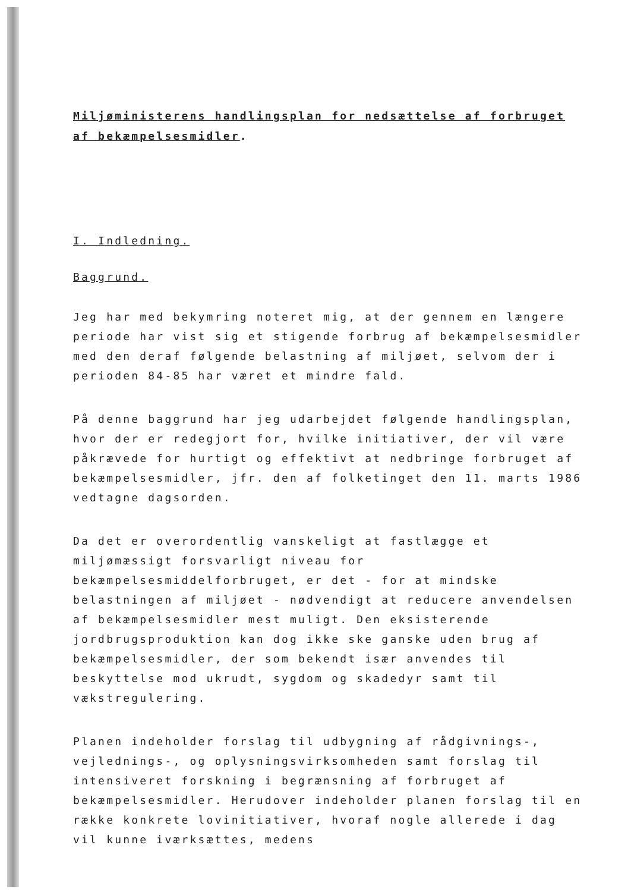Miljøministerens handlingsplan for nedsættelse af forbruget af bekæmpelsesmidler.
I. Indledning.
Baggrund.
Jeg har med bekymring noteret mig, at der gennem en længere periode har vist sig et stigende forbrug af bekæmpelsesmidler med den deraf følgende belastning af miljøet, selvom der i perioden 84-85 har været et mindre fald.
På denne baggrund har jeg udarbejdet følgende handlingsplan, hvor der er redegjort for, hvilke initiativer, der vil være påkrævede for hurtigt og effektivt at nedbringe forbruget af bekæmpelsesmidler, jfr. den af folketinget den 11. marts 1986 vedtagne dagsorden.
Da det er overordentlig vanskeligt at fastlægge et miljømæssigt forsvarligt niveau for bekæmpelsesmiddelforbruget, er det - for at mindske belastningen af miljøet - nødvendigt at reducere anvendelsen af bekæmpelsesmidler mest muligt. Den eksisterende jordbrugsproduktion kan dog ikke ske ganske uden brug af bekæmpelsesmidler, der som bekendt især anvendes til beskyttelse mod ukrudt, sygdom og skadedyr samt til vækstregulering.
Planen indeholder forslag til udbygning af rådgivnings-, vejlednings-, og oplysningsvirksomheden samt forslag til intensiveret forskning i begrænsning af forbruget af bekæmpelsesmidler. Herudover indeholder planen forslag til en række konkrete lovinitiativer, hvoraf nogle allerede i dag vil kunne iværksættes, medens